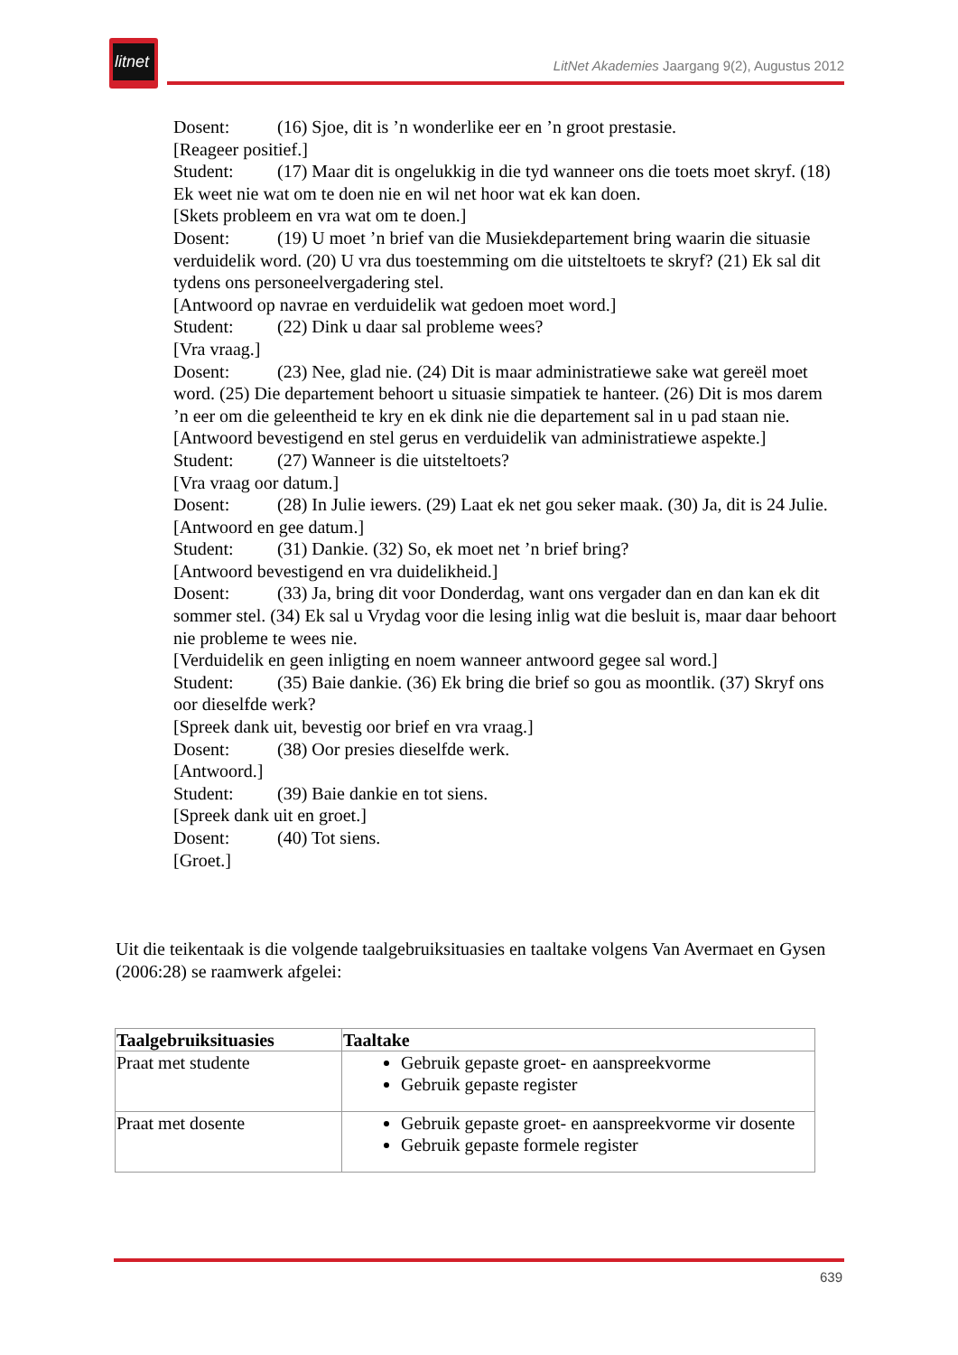litnet
LitNet Akademies Jaargang 9(2), Augustus 2012
Dosent: (16) Sjoe, dit is ’n wonderlike eer en ’n groot prestasie.
[Reageer positief.]
Student: (17) Maar dit is ongelukkig in die tyd wanneer ons die toets moet skryf. (18) Ek weet nie wat om te doen nie en wil net hoor wat ek kan doen.
[Skets probleem en vra wat om te doen.]
Dosent: (19) U moet ’n brief van die Musiekdepartement bring waarin die situasie verduidelik word. (20) U vra dus toestemming om die uitsteltoets te skryf? (21) Ek sal dit tydens ons personeelvergadering stel.
[Antwoord op navrae en verduidelik wat gedoen moet word.]
Student: (22) Dink u daar sal probleme wees?
[Vra vraag.]
Dosent: (23) Nee, glad nie. (24) Dit is maar administratiewe sake wat gereël moet word. (25) Die departement behoort u situasie simpatiek te hanteer. (26) Dit is mos darem ’n eer om die geleentheid te kry en ek dink nie die departement sal in u pad staan nie.
[Antwoord bevestigend en stel gerus en verduidelik van administratiewe aspekte.]
Student: (27) Wanneer is die uitsteltoets?
[Vra vraag oor datum.]
Dosent: (28) In Julie iewers. (29) Laat ek net gou seker maak. (30) Ja, dit is 24 Julie.
[Antwoord en gee datum.]
Student: (31) Dankie. (32) So, ek moet net ’n brief bring?
[Antwoord bevestigend en vra duidelikheid.]
Dosent: (33) Ja, bring dit voor Donderdag, want ons vergader dan en dan kan ek dit sommer stel. (34) Ek sal u Vrydag voor die lesing inlig wat die besluit is, maar daar behoort nie probleme te wees nie.
[Verduidelik en geen inligting en noem wanneer antwoord gegee sal word.]
Student: (35) Baie dankie. (36) Ek bring die brief so gou as moontlik. (37) Skryf ons oor dieselfde werk?
[Spreek dank uit, bevestig oor brief en vra vraag.]
Dosent: (38) Oor presies dieselfde werk.
[Antwoord.]
Student: (39) Baie dankie en tot siens.
[Spreek dank uit en groet.]
Dosent: (40) Tot siens.
[Groet.]
Uit die teikentaak is die volgende taalgebruiksituasies en taaltake volgens Van Avermaet en Gysen (2006:28) se raamwerk afgelei:
| Taalgebruiksituasies | Taaltake |
| --- | --- |
| Praat met studente | Gebruik gepaste groet- en aanspreekvorme Gebruik gepaste register |
| Praat met dosente | Gebruik gepaste groet- en aanspreekvorme vir dosente Gebruik gepaste formele register |
639